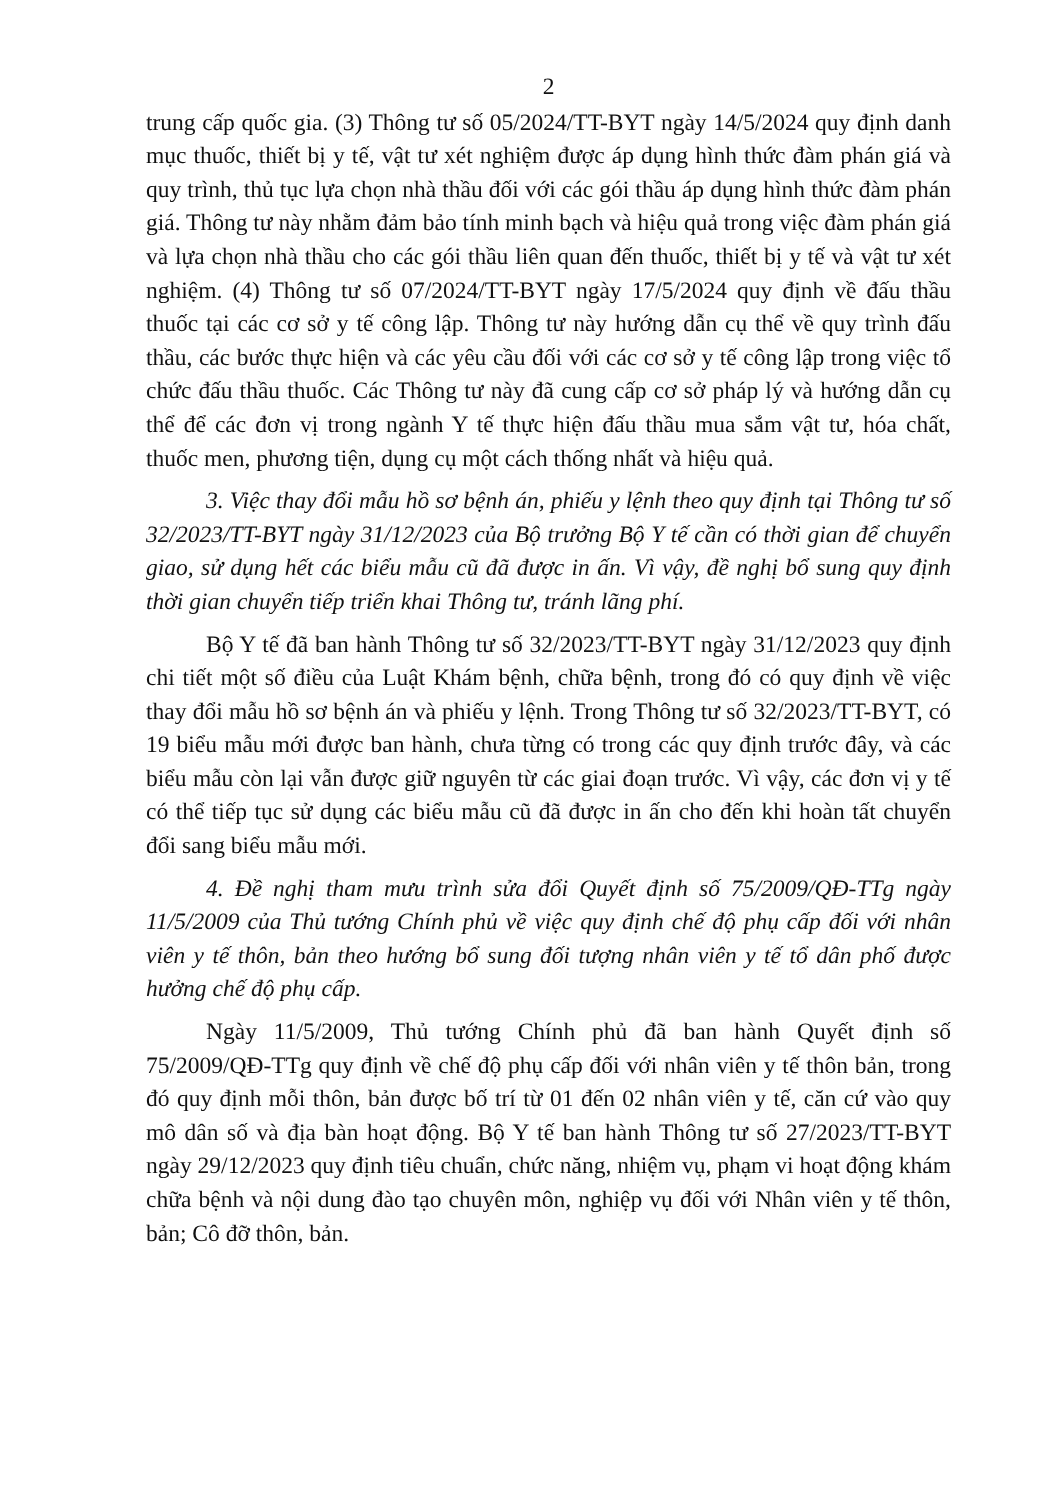2
trung cấp quốc gia. (3) Thông tư số 05/2024/TT-BYT ngày 14/5/2024 quy định danh mục thuốc, thiết bị y tế, vật tư xét nghiệm được áp dụng hình thức đàm phán giá và quy trình, thủ tục lựa chọn nhà thầu đối với các gói thầu áp dụng hình thức đàm phán giá. Thông tư này nhằm đảm bảo tính minh bạch và hiệu quả trong việc đàm phán giá và lựa chọn nhà thầu cho các gói thầu liên quan đến thuốc, thiết bị y tế và vật tư xét nghiệm. (4) Thông tư số 07/2024/TT-BYT ngày 17/5/2024 quy định về đấu thầu thuốc tại các cơ sở y tế công lập. Thông tư này hướng dẫn cụ thể về quy trình đấu thầu, các bước thực hiện và các yêu cầu đối với các cơ sở y tế công lập trong việc tổ chức đấu thầu thuốc. Các Thông tư này đã cung cấp cơ sở pháp lý và hướng dẫn cụ thể để các đơn vị trong ngành Y tế thực hiện đấu thầu mua sắm vật tư, hóa chất, thuốc men, phương tiện, dụng cụ một cách thống nhất và hiệu quả.
3. Việc thay đổi mẫu hồ sơ bệnh án, phiếu y lệnh theo quy định tại Thông tư số 32/2023/TT-BYT ngày 31/12/2023 của Bộ trưởng Bộ Y tế cần có thời gian để chuyển giao, sử dụng hết các biểu mẫu cũ đã được in ấn. Vì vậy, đề nghị bổ sung quy định thời gian chuyển tiếp triển khai Thông tư, tránh lãng phí.
Bộ Y tế đã ban hành Thông tư số 32/2023/TT-BYT ngày 31/12/2023 quy định chi tiết một số điều của Luật Khám bệnh, chữa bệnh, trong đó có quy định về việc thay đổi mẫu hồ sơ bệnh án và phiếu y lệnh. Trong Thông tư số 32/2023/TT-BYT, có 19 biểu mẫu mới được ban hành, chưa từng có trong các quy định trước đây, và các biểu mẫu còn lại vẫn được giữ nguyên từ các giai đoạn trước. Vì vậy, các đơn vị y tế có thể tiếp tục sử dụng các biểu mẫu cũ đã được in ấn cho đến khi hoàn tất chuyển đổi sang biểu mẫu mới.
4. Đề nghị tham mưu trình sửa đổi Quyết định số 75/2009/QĐ-TTg ngày 11/5/2009 của Thủ tướng Chính phủ về việc quy định chế độ phụ cấp đối với nhân viên y tế thôn, bản theo hướng bổ sung đối tượng nhân viên y tế tổ dân phố được hưởng chế độ phụ cấp.
Ngày 11/5/2009, Thủ tướng Chính phủ đã ban hành Quyết định số 75/2009/QĐ-TTg quy định về chế độ phụ cấp đối với nhân viên y tế thôn bản, trong đó quy định mỗi thôn, bản được bố trí từ 01 đến 02 nhân viên y tế, căn cứ vào quy mô dân số và địa bàn hoạt động. Bộ Y tế ban hành Thông tư số 27/2023/TT-BYT ngày 29/12/2023 quy định tiêu chuẩn, chức năng, nhiệm vụ, phạm vi hoạt động khám chữa bệnh và nội dung đào tạo chuyên môn, nghiệp vụ đối với Nhân viên y tế thôn, bản; Cô đỡ thôn, bản.